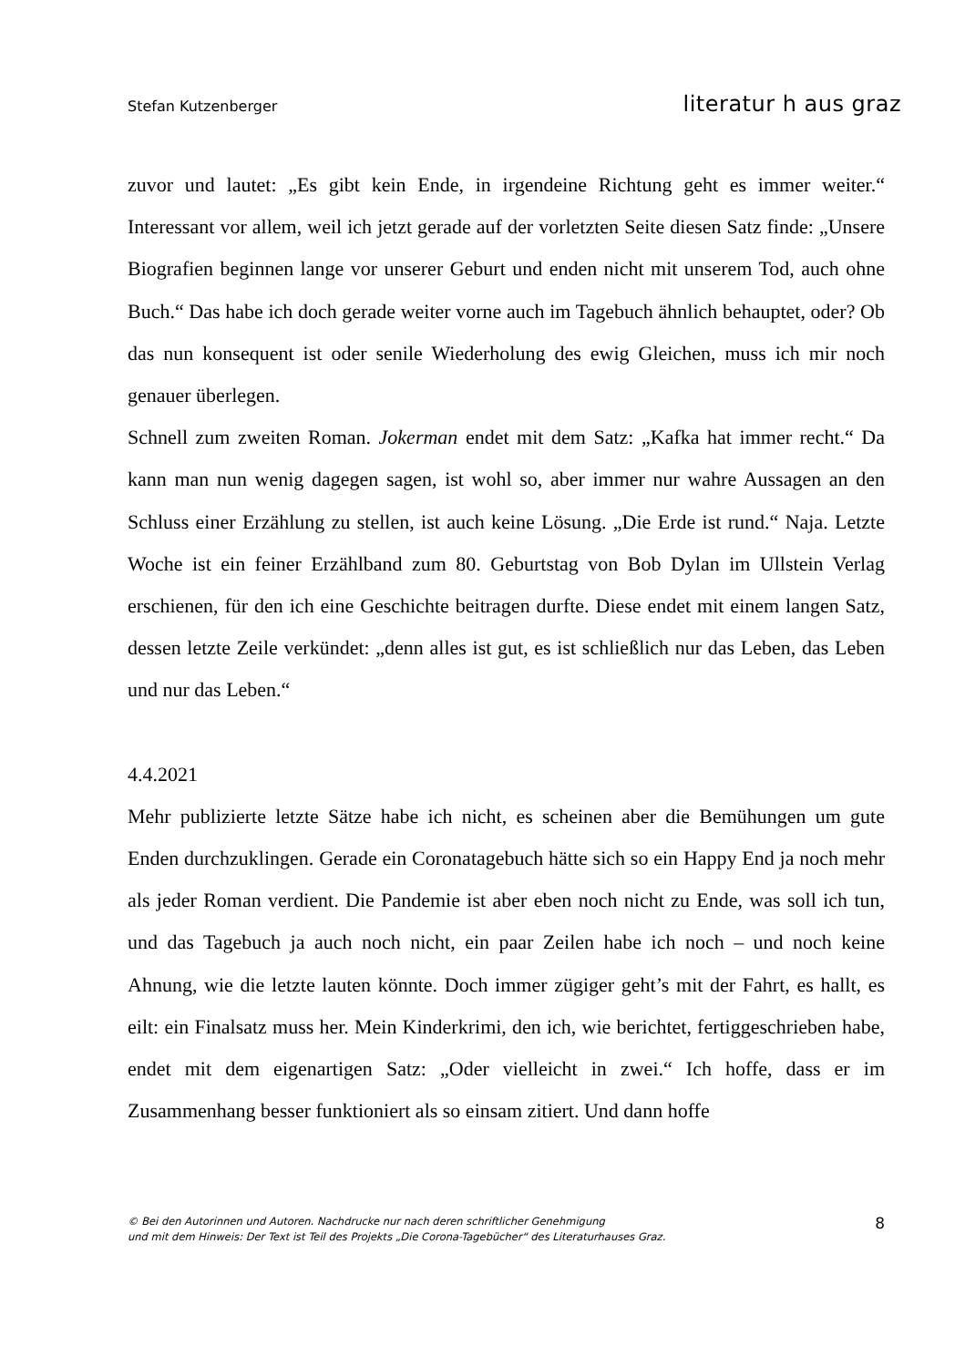Stefan Kutzenberger literatur h aus graz
zuvor und lautet: „Es gibt kein Ende, in irgendeine Richtung geht es immer weiter.“ Interessant vor allem, weil ich jetzt gerade auf der vorletzten Seite diesen Satz finde: „Unsere Biografien beginnen lange vor unserer Geburt und enden nicht mit unserem Tod, auch ohne Buch.“ Das habe ich doch gerade weiter vorne auch im Tagebuch ähnlich behauptet, oder? Ob das nun konsequent ist oder senile Wiederholung des ewig Gleichen, muss ich mir noch genauer überlegen.
Schnell zum zweiten Roman. Jokerman endet mit dem Satz: „Kafka hat immer recht.“ Da kann man nun wenig dagegen sagen, ist wohl so, aber immer nur wahre Aussagen an den Schluss einer Erzählung zu stellen, ist auch keine Lösung. „Die Erde ist rund.“ Naja. Letzte Woche ist ein feiner Erzählband zum 80. Geburtstag von Bob Dylan im Ullstein Verlag erschienen, für den ich eine Geschichte beitragen durfte. Diese endet mit einem langen Satz, dessen letzte Zeile verkündet: „denn alles ist gut, es ist schließlich nur das Leben, das Leben und nur das Leben.“
4.4.2021
Mehr publizierte letzte Sätze habe ich nicht, es scheinen aber die Bemühungen um gute Enden durchzuklingen. Gerade ein Coronatagebuch hätte sich so ein Happy End ja noch mehr als jeder Roman verdient. Die Pandemie ist aber eben noch nicht zu Ende, was soll ich tun, und das Tagebuch ja auch noch nicht, ein paar Zeilen habe ich noch – und noch keine Ahnung, wie die letzte lauten könnte. Doch immer zügiger geht’s mit der Fahrt, es hallt, es eilt: ein Finalsatz muss her. Mein Kinderkrimi, den ich, wie berichtet, fertiggeschrieben habe, endet mit dem eigenartigen Satz: „Oder vielleicht in zwei.“ Ich hoffe, dass er im Zusammenhang besser funktioniert als so einsam zitiert. Und dann hoffe
© Bei den Autorinnen und Autoren. Nachdrucke nur nach deren schriftlicher Genehmigung
und mit dem Hinweis: Der Text ist Teil des Projekts „Die Corona-Tagebücher“ des Literaturhauses Graz.
8